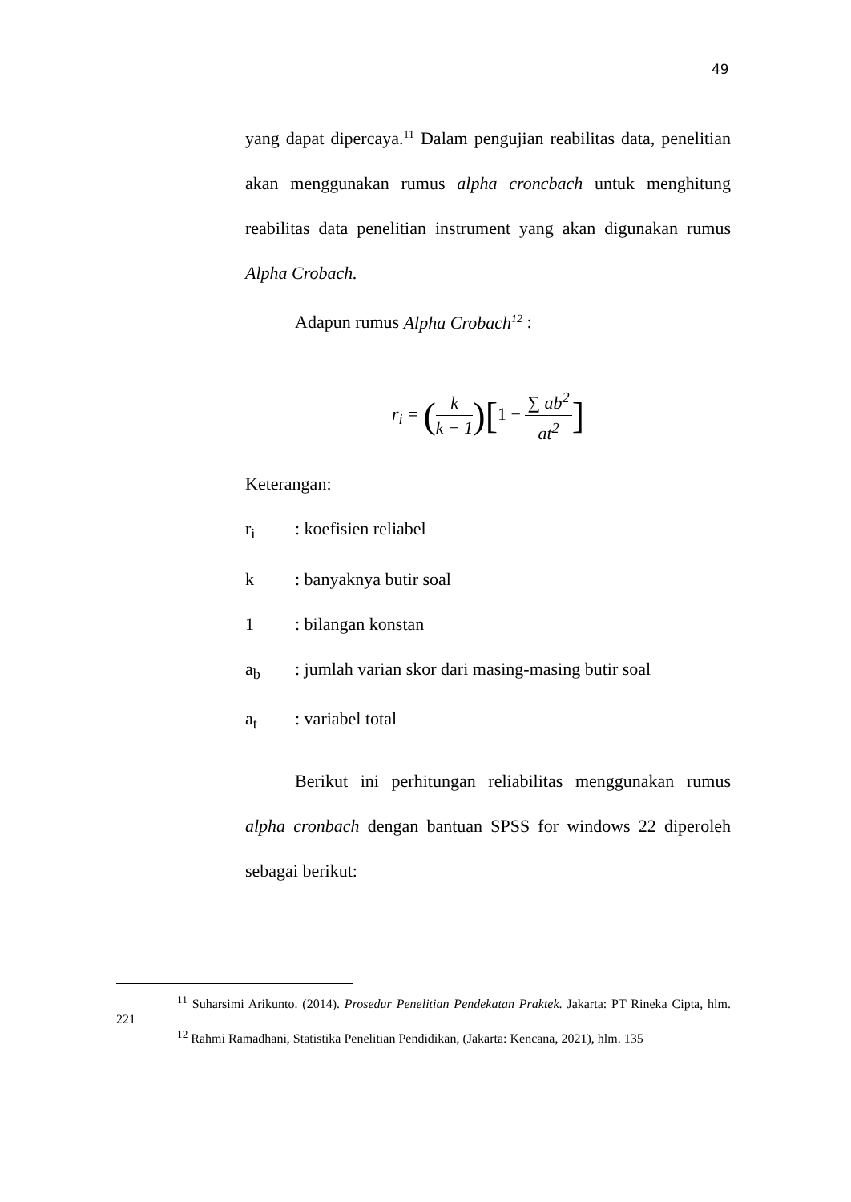49
yang dapat dipercaya.<sup>11</sup> Dalam pengujian reabilitas data, penelitian akan menggunakan rumus alpha croncbach untuk menghitung reabilitas data penelitian instrument yang akan digunakan rumus Alpha Crobach.
Adapun rumus Alpha Crobach<sup>12</sup> :
r<sub>i</sub> = (k k − 1)[1 − ∑ ab<sup>2</sup> at<sup>2</sup>]
Keterangan:
r<sub>i</sub>: koefisien reliabel
k: banyaknya butir soal
1: bilangan konstan
a<sub>b</sub>: jumlah varian skor dari masing-masing butir soal
a<sub>t</sub>: variabel total
Berikut ini perhitungan reliabilitas menggunakan rumus alpha cronbach dengan bantuan SPSS for windows 22 diperoleh sebagai berikut:
<sup>11</sup> Suharsimi Arikunto. (2014). Prosedur Penelitian Pendekatan Praktek. Jakarta: PT Rineka Cipta, hlm. 221
<sup>12</sup> Rahmi Ramadhani, Statistika Penelitian Pendidikan, (Jakarta: Kencana, 2021), hlm. 135